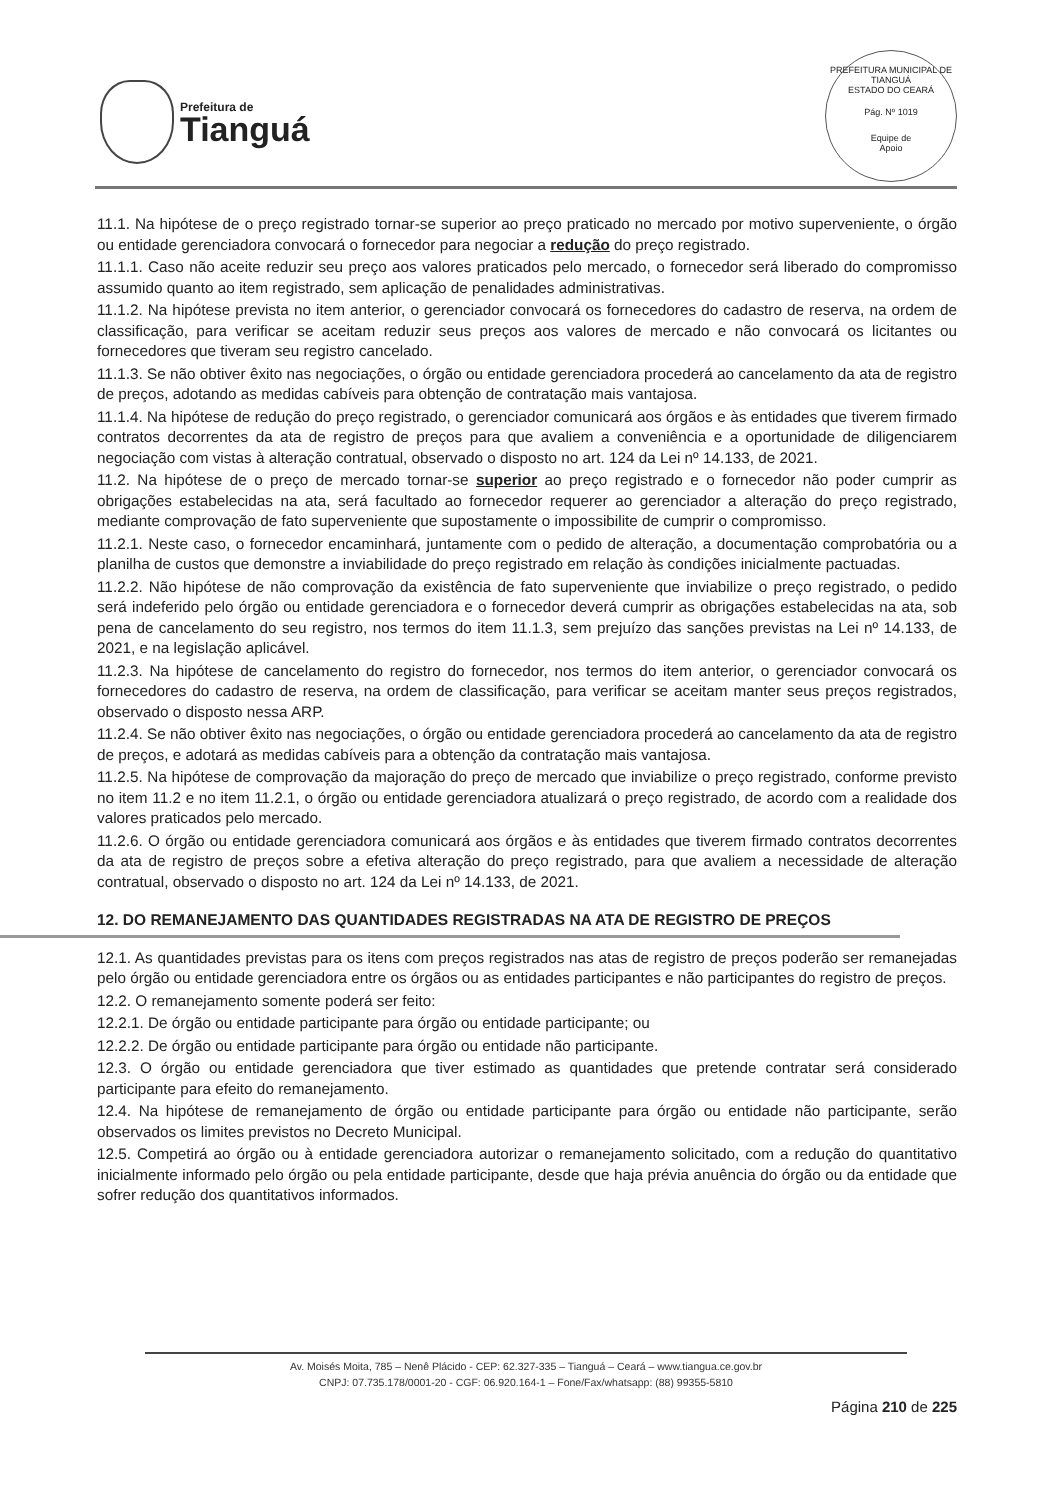Prefeitura de
Tianguá
PREFEITURA MUNICIPAL DE TIANGUÁ
ESTADO DO CEARÁ
Pág. Nº 1019
Equipe de
Apoio
11.1. Na hipótese de o preço registrado tornar-se superior ao preço praticado no mercado por motivo superveniente, o órgão ou entidade gerenciadora convocará o fornecedor para negociar a redução do preço registrado.
11.1.1. Caso não aceite reduzir seu preço aos valores praticados pelo mercado, o fornecedor será liberado do compromisso assumido quanto ao item registrado, sem aplicação de penalidades administrativas.
11.1.2. Na hipótese prevista no item anterior, o gerenciador convocará os fornecedores do cadastro de reserva, na ordem de classificação, para verificar se aceitam reduzir seus preços aos valores de mercado e não convocará os licitantes ou fornecedores que tiveram seu registro cancelado.
11.1.3. Se não obtiver êxito nas negociações, o órgão ou entidade gerenciadora procederá ao cancelamento da ata de registro de preços, adotando as medidas cabíveis para obtenção de contratação mais vantajosa.
11.1.4. Na hipótese de redução do preço registrado, o gerenciador comunicará aos órgãos e às entidades que tiverem firmado contratos decorrentes da ata de registro de preços para que avaliem a conveniência e a oportunidade de diligenciarem negociação com vistas à alteração contratual, observado o disposto no art. 124 da Lei nº 14.133, de 2021.
11.2. Na hipótese de o preço de mercado tornar-se superior ao preço registrado e o fornecedor não poder cumprir as obrigações estabelecidas na ata, será facultado ao fornecedor requerer ao gerenciador a alteração do preço registrado, mediante comprovação de fato superveniente que supostamente o impossibilite de cumprir o compromisso.
11.2.1. Neste caso, o fornecedor encaminhará, juntamente com o pedido de alteração, a documentação comprobatória ou a planilha de custos que demonstre a inviabilidade do preço registrado em relação às condições inicialmente pactuadas.
11.2.2. Não hipótese de não comprovação da existência de fato superveniente que inviabilize o preço registrado, o pedido será indeferido pelo órgão ou entidade gerenciadora e o fornecedor deverá cumprir as obrigações estabelecidas na ata, sob pena de cancelamento do seu registro, nos termos do item 11.1.3, sem prejuízo das sanções previstas na Lei nº 14.133, de 2021, e na legislação aplicável.
11.2.3. Na hipótese de cancelamento do registro do fornecedor, nos termos do item anterior, o gerenciador convocará os fornecedores do cadastro de reserva, na ordem de classificação, para verificar se aceitam manter seus preços registrados, observado o disposto nessa ARP.
11.2.4. Se não obtiver êxito nas negociações, o órgão ou entidade gerenciadora procederá ao cancelamento da ata de registro de preços, e adotará as medidas cabíveis para a obtenção da contratação mais vantajosa.
11.2.5. Na hipótese de comprovação da majoração do preço de mercado que inviabilize o preço registrado, conforme previsto no item 11.2 e no item 11.2.1, o órgão ou entidade gerenciadora atualizará o preço registrado, de acordo com a realidade dos valores praticados pelo mercado.
11.2.6. O órgão ou entidade gerenciadora comunicará aos órgãos e às entidades que tiverem firmado contratos decorrentes da ata de registro de preços sobre a efetiva alteração do preço registrado, para que avaliem a necessidade de alteração contratual, observado o disposto no art. 124 da Lei nº 14.133, de 2021.
12. DO REMANEJAMENTO DAS QUANTIDADES REGISTRADAS NA ATA DE REGISTRO DE PREÇOS
12.1. As quantidades previstas para os itens com preços registrados nas atas de registro de preços poderão ser remanejadas pelo órgão ou entidade gerenciadora entre os órgãos ou as entidades participantes e não participantes do registro de preços.
12.2. O remanejamento somente poderá ser feito:
12.2.1. De órgão ou entidade participante para órgão ou entidade participante; ou
12.2.2. De órgão ou entidade participante para órgão ou entidade não participante.
12.3. O órgão ou entidade gerenciadora que tiver estimado as quantidades que pretende contratar será considerado participante para efeito do remanejamento.
12.4. Na hipótese de remanejamento de órgão ou entidade participante para órgão ou entidade não participante, serão observados os limites previstos no Decreto Municipal.
12.5. Competirá ao órgão ou à entidade gerenciadora autorizar o remanejamento solicitado, com a redução do quantitativo inicialmente informado pelo órgão ou pela entidade participante, desde que haja prévia anuência do órgão ou da entidade que sofrer redução dos quantitativos informados.
Av. Moisés Moita, 785 – Nenê Plácido - CEP: 62.327-335 – Tianguá – Ceará – www.tiangua.ce.gov.br
CNPJ: 07.735.178/0001-20 - CGF: 06.920.164-1 – Fone/Fax/whatsapp: (88) 99355-5810
Página 210 de 225